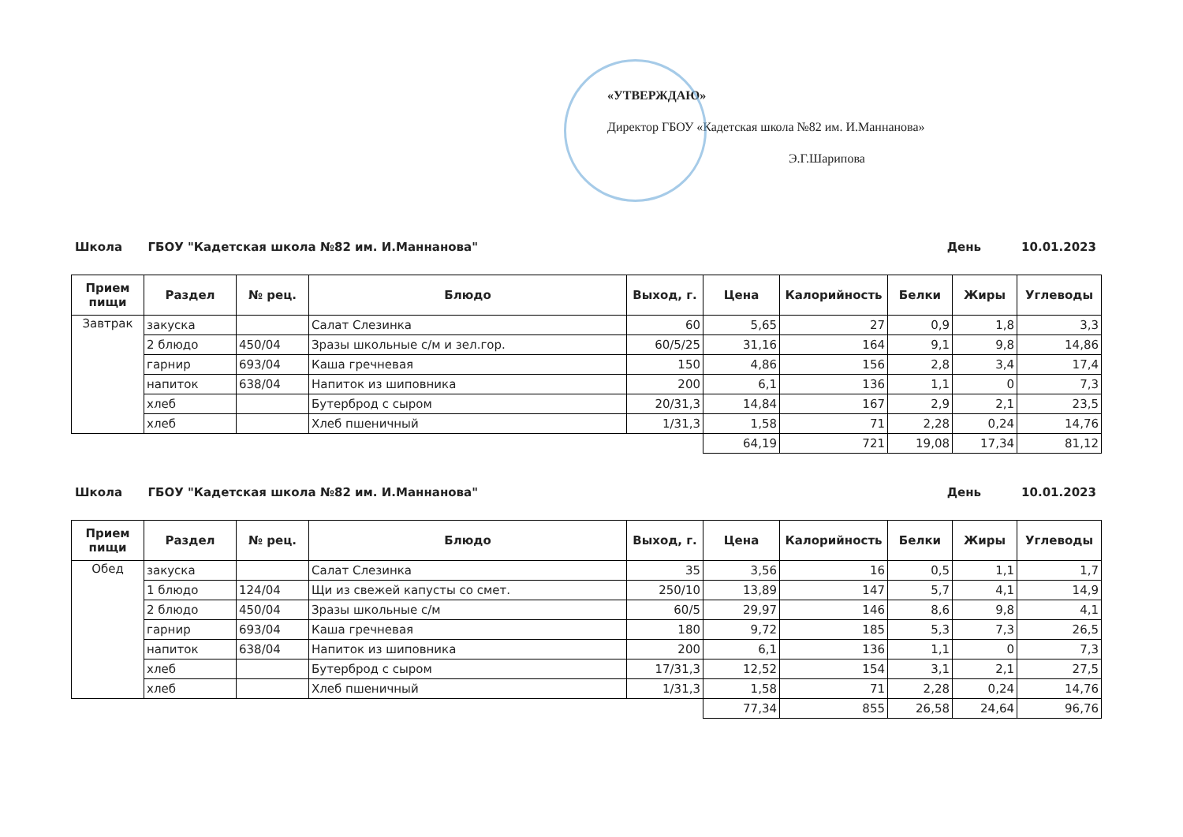«УТВЕРЖДАЮ»
Директор ГБОУ «Кадетская школа №82 им. И.Маннанова»
Э.Г.Шарипова
Школа ГБОУ "Кадетская школа №82 им. И.Маннанова" День 10.01.2023
| Прием пищи | Раздел | № рец. | Блюдо | Выход, г. | Цена | Калорийность | Белки | Жиры | Углеводы |
| --- | --- | --- | --- | --- | --- | --- | --- | --- | --- |
| Завтрак | закуска | | Салат Слезинка | 60 | 5,65 | 27 | 0,9 | 1,8 | 3,3 |
| | 2 блюдо | 450/04 | Зразы школьные с/м и зел.гор. | 60/5/25 | 31,16 | 164 | 9,1 | 9,8 | 14,86 |
| | гарнир | 693/04 | Каша гречневая | 150 | 4,86 | 156 | 2,8 | 3,4 | 17,4 |
| | напиток | 638/04 | Напиток из шиповника | 200 | 6,1 | 136 | 1,1 | 0 | 7,3 |
| | хлеб | | Бутерброд с сыром | 20/31,3 | 14,84 | 167 | 2,9 | 2,1 | 23,5 |
| | хлеб | | Хлеб пшеничный | 1/31,3 | 1,58 | 71 | 2,28 | 0,24 | 14,76 |
| | | | | | 64,19 | 721 | 19,08 | 17,34 | 81,12 |
Школа ГБОУ "Кадетская школа №82 им. И.Маннанова" День 10.01.2023
| Прием пищи | Раздел | № рец. | Блюдо | Выход, г. | Цена | Калорийность | Белки | Жиры | Углеводы |
| --- | --- | --- | --- | --- | --- | --- | --- | --- | --- |
| Обед | закуска | | Салат Слезинка | 35 | 3,56 | 16 | 0,5 | 1,1 | 1,7 |
| | 1 блюдо | 124/04 | Щи из свежей капусты со смет. | 250/10 | 13,89 | 147 | 5,7 | 4,1 | 14,9 |
| | 2 блюдо | 450/04 | Зразы школьные с/м | 60/5 | 29,97 | 146 | 8,6 | 9,8 | 4,1 |
| | гарнир | 693/04 | Каша гречневая | 180 | 9,72 | 185 | 5,3 | 7,3 | 26,5 |
| | напиток | 638/04 | Напиток из шиповника | 200 | 6,1 | 136 | 1,1 | 0 | 7,3 |
| | хлеб | | Бутерброд с сыром | 17/31,3 | 12,52 | 154 | 3,1 | 2,1 | 27,5 |
| | хлеб | | Хлеб пшеничный | 1/31,3 | 1,58 | 71 | 2,28 | 0,24 | 14,76 |
| | | | | | 77,34 | 855 | 26,58 | 24,64 | 96,76 |